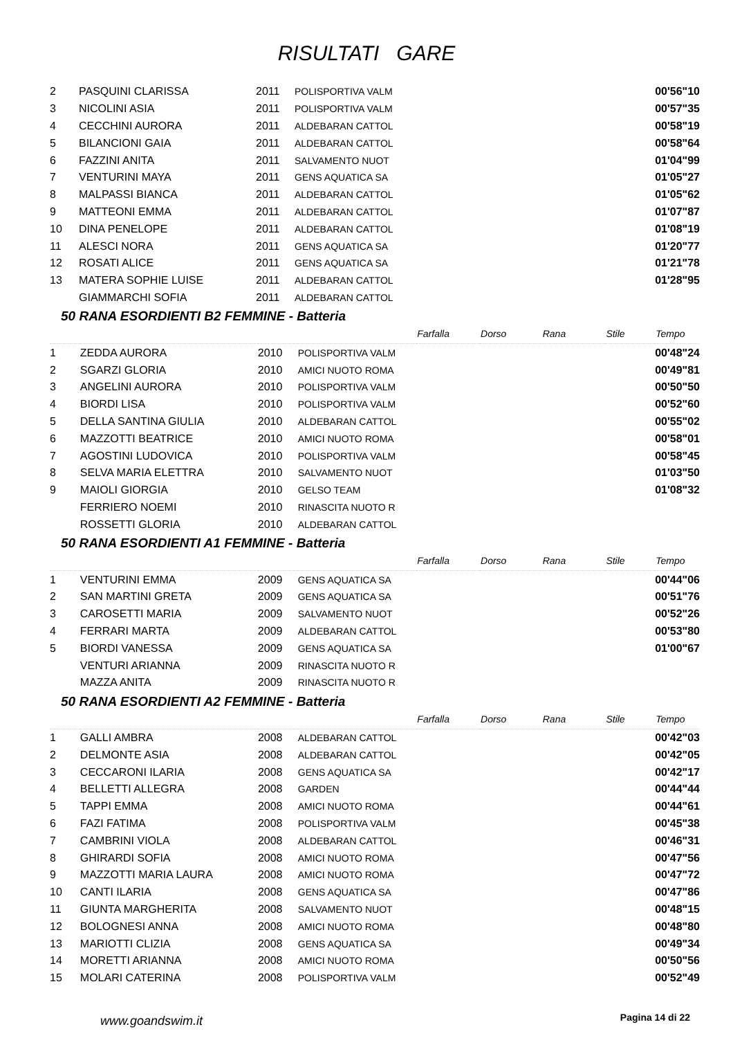RISULTATI GARE
| 2 | PASQUINI CLARISSA | 2011 | POLISPORTIVA VALM | | 00'56"10 |
| 3 | NICOLINI ASIA | 2011 | POLISPORTIVA VALM | | 00'57"35 |
| 4 | CECCHINI AURORA | 2011 | ALDEBARAN CATTOL | | 00'58"19 |
| 5 | BILANCIONI GAIA | 2011 | ALDEBARAN CATTOL | | 00'58"64 |
| 6 | FAZZINI ANITA | 2011 | SALVAMENTO NUOT | | 01'04"99 |
| 7 | VENTURINI MAYA | 2011 | GENS AQUATICA SA | | 01'05"27 |
| 8 | MALPASSI BIANCA | 2011 | ALDEBARAN CATTOL | | 01'05"62 |
| 9 | MATTEONI EMMA | 2011 | ALDEBARAN CATTOL | | 01'07"87 |
| 10 | DINA PENELOPE | 2011 | ALDEBARAN CATTOL | | 01'08"19 |
| 11 | ALESCI NORA | 2011 | GENS AQUATICA SA | | 01'20"77 |
| 12 | ROSATI ALICE | 2011 | GENS AQUATICA SA | | 01'21"78 |
| 13 | MATERA SOPHIE LUISE | 2011 | ALDEBARAN CATTOL | | 01'28"95 |
| | GIAMMARCHI SOFIA | 2011 | ALDEBARAN CATTOL | | |
50 RANA ESORDIENTI B2 FEMMINE - Batteria
| | | | | Farfalla | Dorso | Rana | Stile | Tempo |
| --- | --- | --- | --- | --- | --- | --- | --- | --- |
| 1 | ZEDDA AURORA | 2010 | POLISPORTIVA VALM | | | | | 00'48"24 |
| 2 | SGARZI GLORIA | 2010 | AMICI NUOTO ROMA | | | | | 00'49"81 |
| 3 | ANGELINI AURORA | 2010 | POLISPORTIVA VALM | | | | | 00'50"50 |
| 4 | BIORDI LISA | 2010 | POLISPORTIVA VALM | | | | | 00'52"60 |
| 5 | DELLA SANTINA GIULIA | 2010 | ALDEBARAN CATTOL | | | | | 00'55"02 |
| 6 | MAZZOTTI BEATRICE | 2010 | AMICI NUOTO ROMA | | | | | 00'58"01 |
| 7 | AGOSTINI LUDOVICA | 2010 | POLISPORTIVA VALM | | | | | 00'58"45 |
| 8 | SELVA MARIA ELETTRA | 2010 | SALVAMENTO NUOT | | | | | 01'03"50 |
| 9 | MAIOLI GIORGIA | 2010 | GELSO TEAM | | | | | 01'08"32 |
| | FERRIERO NOEMI | 2010 | RINASCITA NUOTO R | | | | | |
| | ROSSETTI GLORIA | 2010 | ALDEBARAN CATTOL | | | | | |
50 RANA ESORDIENTI A1 FEMMINE - Batteria
| | | | | Farfalla | Dorso | Rana | Stile | Tempo |
| --- | --- | --- | --- | --- | --- | --- | --- | --- |
| 1 | VENTURINI EMMA | 2009 | GENS AQUATICA SA | | | | | 00'44"06 |
| 2 | SAN MARTINI GRETA | 2009 | GENS AQUATICA SA | | | | | 00'51"76 |
| 3 | CAROSETTI MARIA | 2009 | SALVAMENTO NUOT | | | | | 00'52"26 |
| 4 | FERRARI MARTA | 2009 | ALDEBARAN CATTOL | | | | | 00'53"80 |
| 5 | BIORDI VANESSA | 2009 | GENS AQUATICA SA | | | | | 01'00"67 |
| | VENTURI ARIANNA | 2009 | RINASCITA NUOTO R | | | | | |
| | MAZZA ANITA | 2009 | RINASCITA NUOTO R | | | | | |
50 RANA ESORDIENTI A2 FEMMINE - Batteria
| | | | | Farfalla | Dorso | Rana | Stile | Tempo |
| --- | --- | --- | --- | --- | --- | --- | --- | --- |
| 1 | GALLI AMBRA | 2008 | ALDEBARAN CATTOL | | | | | 00'42"03 |
| 2 | DELMONTE ASIA | 2008 | ALDEBARAN CATTOL | | | | | 00'42"05 |
| 3 | CECCARONI ILARIA | 2008 | GENS AQUATICA SA | | | | | 00'42"17 |
| 4 | BELLETTI ALLEGRA | 2008 | GARDEN | | | | | 00'44"44 |
| 5 | TAPPI EMMA | 2008 | AMICI NUOTO ROMA | | | | | 00'44"61 |
| 6 | FAZI FATIMA | 2008 | POLISPORTIVA VALM | | | | | 00'45"38 |
| 7 | CAMBRINI VIOLA | 2008 | ALDEBARAN CATTOL | | | | | 00'46"31 |
| 8 | GHIRARDI SOFIA | 2008 | AMICI NUOTO ROMA | | | | | 00'47"56 |
| 9 | MAZZOTTI MARIA LAURA | 2008 | AMICI NUOTO ROMA | | | | | 00'47"72 |
| 10 | CANTI ILARIA | 2008 | GENS AQUATICA SA | | | | | 00'47"86 |
| 11 | GIUNTA MARGHERITA | 2008 | SALVAMENTO NUOT | | | | | 00'48"15 |
| 12 | BOLOGNESI ANNA | 2008 | AMICI NUOTO ROMA | | | | | 00'48"80 |
| 13 | MARIOTTI CLIZIA | 2008 | GENS AQUATICA SA | | | | | 00'49"34 |
| 14 | MORETTI ARIANNA | 2008 | AMICI NUOTO ROMA | | | | | 00'50"56 |
| 15 | MOLARI CATERINA | 2008 | POLISPORTIVA VALM | | | | | 00'52"49 |
www.goandswim.it Pagina 14 di 22